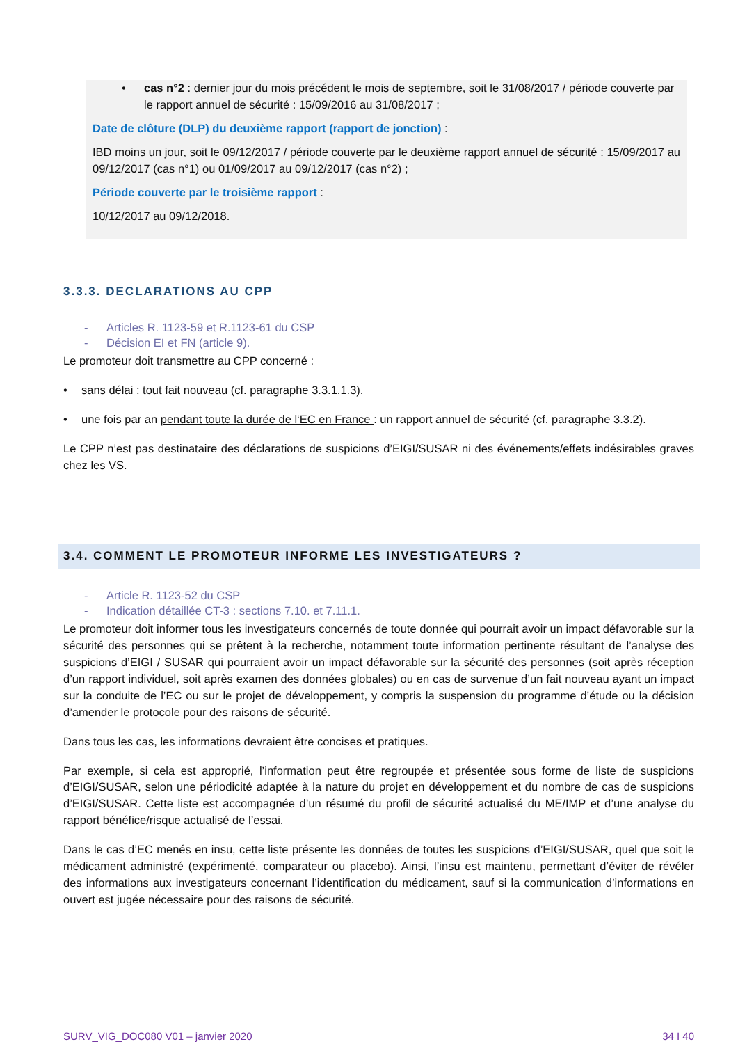• cas n°2 : dernier jour du mois précédent le mois de septembre, soit le 31/08/2017 / période couverte par le rapport annuel de sécurité : 15/09/2016 au 31/08/2017 ;
Date de clôture (DLP) du deuxième rapport (rapport de jonction) :
IBD moins un jour, soit le 09/12/2017 / période couverte par le deuxième rapport annuel de sécurité : 15/09/2017 au 09/12/2017 (cas n°1) ou 01/09/2017 au 09/12/2017 (cas n°2) ;
Période couverte par le troisième rapport :
10/12/2017 au 09/12/2018.
3.3.3. DECLARATIONS AU CPP
- Articles R. 1123-59 et R.1123-61 du CSP
- Décision EI et FN (article 9).
Le promoteur doit transmettre au CPP concerné :
• sans délai : tout fait nouveau (cf. paragraphe 3.3.1.1.3).
• une fois par an pendant toute la durée de l‘EC en France : un rapport annuel de sécurité (cf. paragraphe 3.3.2).
Le CPP n’est pas destinataire des déclarations de suspicions d’EIGI/SUSAR ni des événements/effets indésirables graves chez les VS.
3.4. COMMENT LE PROMOTEUR INFORME LES INVESTIGATEURS ?
- Article R. 1123-52 du CSP
- Indication détaillée CT-3 : sections 7.10. et 7.11.1.
Le promoteur doit informer tous les investigateurs concernés de toute donnée qui pourrait avoir un impact défavorable sur la sécurité des personnes qui se prêtent à la recherche, notamment toute information pertinente résultant de l’analyse des suspicions d’EIGI / SUSAR qui pourraient avoir un impact défavorable sur la sécurité des personnes (soit après réception d’un rapport individuel, soit après examen des données globales) ou en cas de survenue d’un fait nouveau ayant un impact sur la conduite de l’EC ou sur le projet de développement, y compris la suspension du programme d’étude ou la décision d’amender le protocole pour des raisons de sécurité.
Dans tous les cas, les informations devraient être concises et pratiques.
Par exemple, si cela est approprié, l’information peut être regroupée et présentée sous forme de liste de suspicions d’EIGI/SUSAR, selon une périodicité adaptée à la nature du projet en développement et du nombre de cas de suspicions d’EIGI/SUSAR. Cette liste est accompagnée d’un résumé du profil de sécurité actualisé du ME/IMP et d’une analyse du rapport bénéfice/risque actualisé de l’essai.
Dans le cas d’EC menés en insu, cette liste présente les données de toutes les suspicions d’EIGI/SUSAR, quel que soit le médicament administré (expérimenté, comparateur ou placebo). Ainsi, l’insu est maintenu, permettant d’éviter de révéler des informations aux investigateurs concernant l’identification du médicament, sauf si la communication d’informations en ouvert est jugée nécessaire pour des raisons de sécurité.
SURV_VIG_DOC080 V01 – janvier 2020 34 I 40